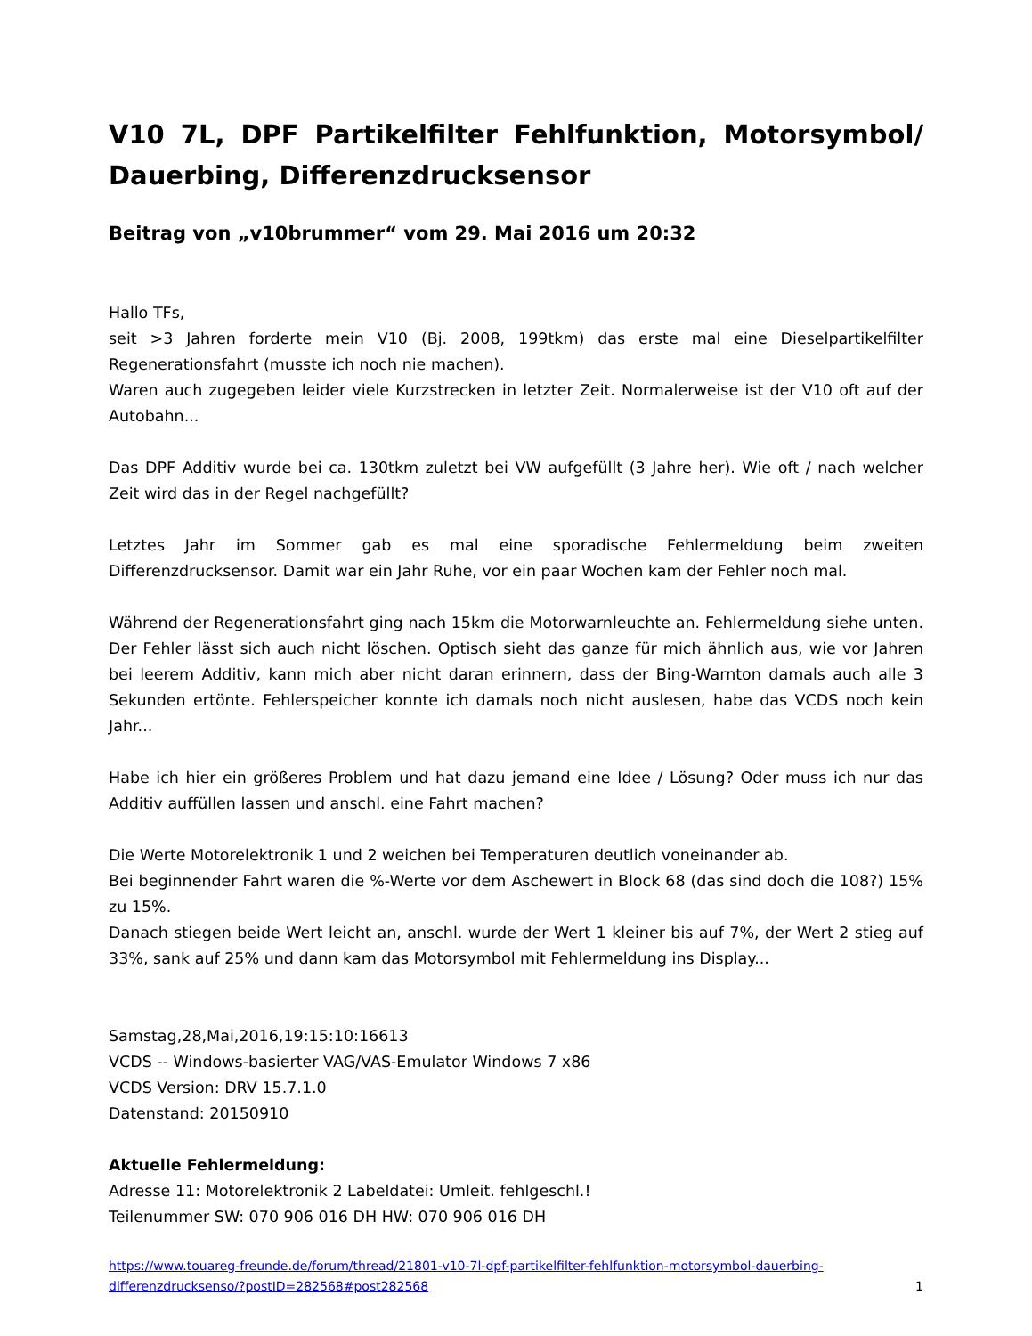V10 7L, DPF Partikelfilter Fehlfunktion, Motorsymbol/ Dauerbing, Differenzdrucksensor
Beitrag von „v10brummer“ vom 29. Mai 2016 um 20:32
Hallo TFs,
seit >3 Jahren forderte mein V10 (Bj. 2008, 199tkm) das erste mal eine Dieselpartikelfilter Regenerationsfahrt (musste ich noch nie machen).
Waren auch zugegeben leider viele Kurzstrecken in letzter Zeit. Normalerweise ist der V10 oft auf der Autobahn...
Das DPF Additiv wurde bei ca. 130tkm zuletzt bei VW aufgefüllt (3 Jahre her). Wie oft / nach welcher Zeit wird das in der Regel nachgefüllt?
Letztes Jahr im Sommer gab es mal eine sporadische Fehlermeldung beim zweiten Differenzdrucksensor. Damit war ein Jahr Ruhe, vor ein paar Wochen kam der Fehler noch mal.
Während der Regenerationsfahrt ging nach 15km die Motorwarnleuchte an. Fehlermeldung siehe unten. Der Fehler lässt sich auch nicht löschen. Optisch sieht das ganze für mich ähnlich aus, wie vor Jahren bei leerem Additiv, kann mich aber nicht daran erinnern, dass der Bing-Warnton damals auch alle 3 Sekunden ertönte. Fehlerspeicher konnte ich damals noch nicht auslesen, habe das VCDS noch kein Jahr...
Habe ich hier ein größeres Problem und hat dazu jemand eine Idee / Lösung? Oder muss ich nur das Additiv auffüllen lassen und anschl. eine Fahrt machen?
Die Werte Motorelektronik 1 und 2 weichen bei Temperaturen deutlich voneinander ab.
Bei beginnender Fahrt waren die %-Werte vor dem Aschewert in Block 68 (das sind doch die 108?) 15% zu 15%.
Danach stiegen beide Wert leicht an, anschl. wurde der Wert 1 kleiner bis auf 7%, der Wert 2 stieg auf 33%, sank auf 25% und dann kam das Motorsymbol mit Fehlermeldung ins Display...
Samstag,28,Mai,2016,19:15:10:16613
VCDS -- Windows-basierter VAG/VAS-Emulator Windows 7 x86
VCDS Version: DRV 15.7.1.0
Datenstand: 20150910
Aktuelle Fehlermeldung:
Adresse 11: Motorelektronik 2 Labeldatei: Umleit. fehlgeschl.!
Teilenummer SW: 070 906 016 DH HW: 070 906 016 DH
https://www.touareg-freunde.de/forum/thread/21801-v10-7l-dpf-partikelfilter-fehlfunktion-motorsymbol-dauerbing-differenzdrucksenso/?postID=282568#post282568 1